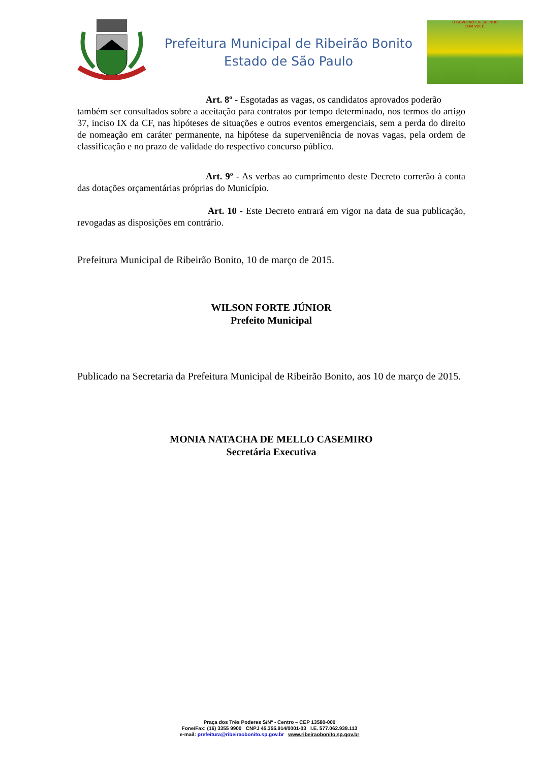Prefeitura Municipal de Ribeirão Bonito
Estado de São Paulo
O GOVERNO CRESCENDO
COM VOCÊ.
Art. 8º - Esgotadas as vagas, os candidatos aprovados poderão
também ser consultados sobre a aceitação para contratos por tempo determinado, nos termos do artigo 37, inciso IX da CF, nas hipóteses de situações e outros eventos emergenciais, sem a perda do direito de nomeação em caráter permanente, na hipótese da superveniência de novas vagas, pela ordem de classificação e no prazo de validade do respectivo concurso público.
Art. 9º - As verbas ao cumprimento deste Decreto correrão à conta das dotações orçamentárias próprias do Município.
Art. 10 - Este Decreto entrará em vigor na data de sua publicação, revogadas as disposições em contrário.
Prefeitura Municipal de Ribeirão Bonito, 10 de março de 2015.
WILSON FORTE JÚNIOR
Prefeito Municipal
Publicado na Secretaria da Prefeitura Municipal de Ribeirão Bonito, aos 10 de março de 2015.
MONIA NATACHA DE MELLO CASEMIRO
Secretária Executiva
Praça dos Três Poderes S/Nº - Centro – CEP 13580-000
Fone/Fax: (16) 3355 9900 CNPJ 45.355.914/0001-03 I.E. 577.062.938.113
e-mail: prefeitura@ribeiraobonito.sp.gov.br www.ribeiraobonito.sp.gov.br